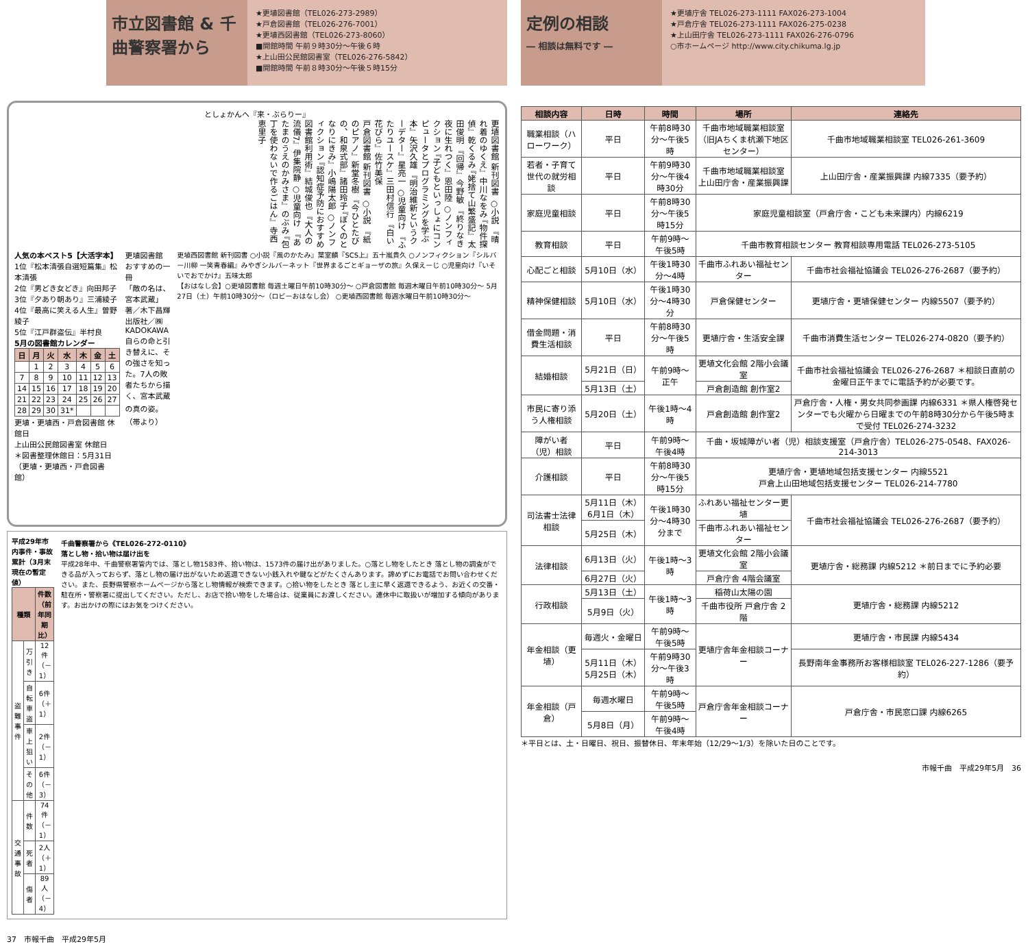市立図書館 & 千曲警察署から
★更埴図書館（TEL026-273-2989）
★戸倉図書館（TEL026-276-7001）
★更埴西図書館（TEL026-273-8060）
■開館時間 午前９時30分～午後６時
★上山田公民館図書室（TEL026-276-5842）
■開館時間 午前８時30分～午後５時15分
としょかんへ『来・ぶらりー』
更埴図書館 新刊図書 ○小説 『晴れ着のゆくえ』中川なをみ 『物件探偵』乾くるみ 『姥捨て山繁盛記』太田俊明 『回帰』今野敏 『終りなき夜に生れつく』恩田陸 ○ノンフィクション 『子どもといっしょにコンピュータとプログラミングを学ぶ本』矢沢久雄 『明治維新というクーデター』星亮一 ○児童向け 『ふたりユースケ』三田村信行 『白い花びら』佐竹美保
戸倉図書館 新刊図書 ○小説 『紙のピアノ』新堂冬樹 『今ひとたびの、和泉式部』諸田玲子 『ぼくのとなりにきみ』小嶋陽太郎 ○ノンフィクション 『認知症予防におすすめ図書館利用術』結城俊也 『大人の流儀7』伊集院静 ○児童向け 『あたまのうえのかみさま』のぶみ 『包丁を使わないで作るごはん』寺西恵里子
人気の本ベスト5【大活字本】
1位『松本清張自選短篇集』松本清張
2位『男どき女どき』向田邦子
3位『夕あり朝あり』三浦綾子
4位『最高に笑える人生』曽野綾子
5位『江戸群盗伝』半村良
5月の図書館カレンダー
| 日 | 月 | 火 | 水 | 木 | 金 | 土 |
| --- | --- | --- | --- | --- | --- | --- |
| | 1 | 2 | 3 | 4 | 5 | 6 |
| 7 | 8 | 9 | 10 | 11 | 12 | 13 |
| 14 | 15 | 16 | 17 | 18 | 19 | 20 |
| 21 | 22 | 23 | 24 | 25 | 26 | 27 |
| 28 | 29 | 30 | 31* | | | |
更埴・更埴西・戸倉図書館 休館日
上山田公民館図書室 休館日
＊図書整理休館日：5月31日（更埴・更埴西・戸倉図書館）
更埴図書館 おすすめの一冊
「敵の名は、宮本武蔵」
著／木下昌輝
出版社／㈱KADOKAWA
自らの命と引き替えに、その強さを知った。7人の敗者たちから描く、宮本武蔵の真の姿。（帯より）
更埴西図書館 新刊図書 ○小説『風のかたみ』葉室麟『SCS上』五十嵐貴久 ○ノンフィクション『シルバー川柳 一笑青春編』みやぎシルバーネット『世界まるごとギョーザの旅』久保えーじ ○児童向け『いそいでおでかけ』五味太郎
【おはなし会】○更埴図書館 毎週土曜日午前10時30分～ ○戸倉図書館 毎週木曜日午前10時30分～ 5月27日（土）午前10時30分～（ロビーおはなし会） ○更埴西図書館 毎週水曜日午前10時30分～
平成29年市内事件・事故累計（3月末現在の暫定値）
| 種類 | | 件数（前年同期比） |
| --- | --- | --- |
| 盗難事件 | 万引き | 12件（－1） |
| | 自転車盗 | 6件（＋1） |
| | 車上狙い | 2件（－1） |
| | その他 | 6件（－3） |
| 交通事故 | 件数 | 74件（－1） |
| | 死者 | 2人（＋1） |
| | 傷者 | 89人（－4） |
千曲警察署から《TEL026-272-0110》
落とし物・拾い物は届け出を
平成28年中、千曲警察署管内では、落とし物1583件、拾い物は、1573件の届け出がありました。○落とし物をしたとき 落とし物の調査ができる品が入っておらず、落とし物の届け出がないため返還できない小銭入れや鍵などがたくさんあります。諦めずにお電話でお問い合わせください。また、長野県警察ホームページから落とし物情報が検索できます。○拾い物をしたとき 落とし主に早く返還できるよう、お近くの交番・駐在所・警察署に提出してください。ただし、お店で拾い物をした場合は、従業員にお渡しください。連休中に取扱いが増加する傾向があります。お出かけの際にはお気をつけください。
37　市報千曲　平成29年5月
定例の相談
― 相談は無料です ―
★更埴庁舎 TEL026-273-1111 FAX026-273-1004
★戸倉庁舎 TEL026-273-1111 FAX026-275-0238
★上山田庁舎 TEL026-273-1111 FAX026-276-0796
○市ホームページ http://www.city.chikuma.lg.jp
| 相談内容 | 日時 | 時間 | 場所 | 連絡先 |
| --- | --- | --- | --- | --- |
| 職業相談（ハローワーク） | 平日 | 午前8時30分～午後5時 | 千曲市地域職業相談室（旧JAちくま杭瀬下地区センター） | 千曲市地域職業相談室 TEL026-261-3609 |
| 若者・子育て世代の就労相談 | 平日 | 午前9時30分～午後4時30分 | 千曲市地域職業相談室 上山田庁舎・産業振興課 | 上山田庁舎・産業振興課 内線7335（要予約） |
| 家庭児童相談 | 平日 | 午前8時30分～午後5時15分 | 家庭児童相談室（戸倉庁舎・こども未来課内）内線6219 | |
| 教育相談 | 平日 | 午前9時～午後5時 | 千曲市教育相談センター 教育相談専用電話 TEL026-273-5105 | |
| 心配ごと相談 | 5月10日（水） | 午後1時30分～4時 | 千曲市ふれあい福祉センター | 千曲市社会福祉協議会 TEL026-276-2687（要予約） |
| 精神保健相談 | 5月10日（水） | 午後1時30分～4時30分 | 戸倉保健センター | 更埴庁舎・更埴保健センター 内線5507（要予約） |
| 借金問題・消費生活相談 | 平日 | 午前8時30分～午後5時 | 更埴庁舎・生活安全課 | 千曲市消費生活センター TEL026-274-0820（要予約） |
| 結婚相談 | 5月21日（日） | 午前9時～正午 | 更埴文化会館 2階小会議室 | 千曲市社会福祉協議会 TEL026-276-2687 ＊相談日直前の金曜日正午までに電話予約が必要です。 |
| | 5月13日（土） | | 戸倉創造館 創作室2 | |
| 市民に寄り添う人権相談 | 5月20日（土） | 午後1時～4時 | 戸倉創造館 創作室2 | 戸倉庁舎・人権・男女共同参画課 内線6331 ＊県人権啓発センターでも火曜から日曜までの午前8時30分から午後5時まで受付 TEL026-274-3232 |
| 障がい者（児）相談 | 平日 | 午前9時～午後4時 | 千曲・坂城障がい者（児）相談支援室（戸倉庁舎）TEL026-275-0548、FAX026-214-3013 | |
| 介護相談 | 平日 | 午前8時30分～午後5時15分 | 更埴庁舎・更埴地域包括支援センター 内線5521 戸倉上山田地域包括支援センター TEL026-214-7780 | |
| 司法書士法律相談 | 5月11日（木）6月1日（木） | 午後1時30分～4時30分まで | ふれあい福祉センター更埴 | 千曲市社会福祉協議会 TEL026-276-2687（要予約） |
| | 5月25日（木） | | 千曲市ふれあい福祉センター | |
| 法律相談 | 6月13日（火） | 午後1時～3時 | 更埴文化会館 2階小会議室 | 更埴庁舎・総務課 内線5212 ＊前日までに予約必要 |
| | 6月27日（火） | | 戸倉庁舎 4階会議室 | |
| 行政相談 | 5月13日（土） | 午後1時～3時 | 稲荷山太陽の園 | 更埴庁舎・総務課 内線5212 |
| | 5月9日（火） | | 千曲市役所 戸倉庁舎 2階 | |
| 年金相談（更埴） | 毎週火・金曜日 | 午前9時～午後5時 | 更埴庁舎年金相談コーナー | 更埴庁舎・市民課 内線5434 |
| | 5月11日（木）5月25日（木） | 午前9時30分～午後3時 | | 長野南年金事務所お客様相談室 TEL026-227-1286（要予約） |
| 年金相談（戸倉） | 毎週水曜日 | 午前9時～午後5時 | 戸倉庁舎年金相談コーナー | 戸倉庁舎・市民窓口課 内線6265 |
| | 5月8日（月） | 午前9時～午後4時 | | |
＊平日とは、土・日曜日、祝日、振替休日、年末年始（12/29～1/3）を除いた日のことです。
市報千曲　平成29年5月　36